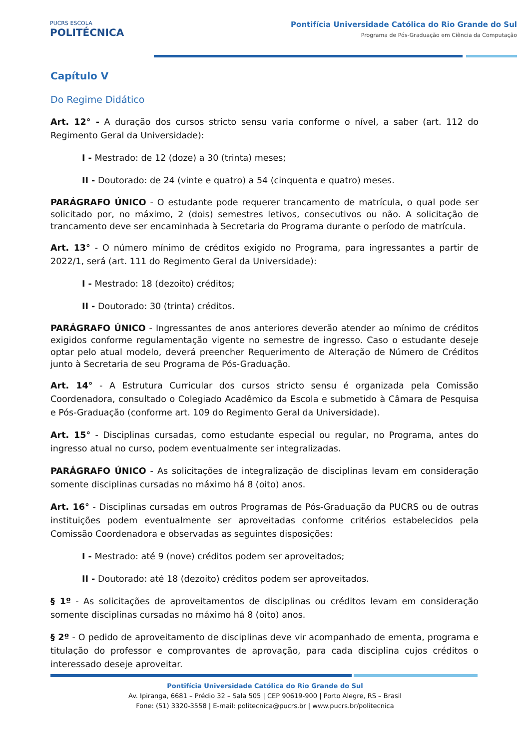PUCRS ESCOLA
POLITÉCNICA
Pontifícia Universidade Católica do Rio Grande do Sul
Programa de Pós-Graduação em Ciência da Computação
Capítulo V
Do Regime Didático
Art. 12° - A duração dos cursos stricto sensu varia conforme o nível, a saber (art. 112 do Regimento Geral da Universidade):
I - Mestrado: de 12 (doze) a 30 (trinta) meses;
II - Doutorado: de 24 (vinte e quatro) a 54 (cinquenta e quatro) meses.
PARÁGRAFO ÚNICO - O estudante pode requerer trancamento de matrícula, o qual pode ser solicitado por, no máximo, 2 (dois) semestres letivos, consecutivos ou não. A solicitação de trancamento deve ser encaminhada à Secretaria do Programa durante o período de matrícula.
Art. 13° - O número mínimo de créditos exigido no Programa, para ingressantes a partir de 2022/1, será (art. 111 do Regimento Geral da Universidade):
I - Mestrado: 18 (dezoito) créditos;
II - Doutorado: 30 (trinta) créditos.
PARÁGRAFO ÚNICO - Ingressantes de anos anteriores deverão atender ao mínimo de créditos exigidos conforme regulamentação vigente no semestre de ingresso. Caso o estudante deseje optar pelo atual modelo, deverá preencher Requerimento de Alteração de Número de Créditos junto à Secretaria de seu Programa de Pós-Graduação.
Art. 14° - A Estrutura Curricular dos cursos stricto sensu é organizada pela Comissão Coordenadora, consultado o Colegiado Acadêmico da Escola e submetido à Câmara de Pesquisa e Pós-Graduação (conforme art. 109 do Regimento Geral da Universidade).
Art. 15° - Disciplinas cursadas, como estudante especial ou regular, no Programa, antes do ingresso atual no curso, podem eventualmente ser integralizadas.
PARÁGRAFO ÚNICO - As solicitações de integralização de disciplinas levam em consideração somente disciplinas cursadas no máximo há 8 (oito) anos.
Art. 16° - Disciplinas cursadas em outros Programas de Pós-Graduação da PUCRS ou de outras instituições podem eventualmente ser aproveitadas conforme critérios estabelecidos pela Comissão Coordenadora e observadas as seguintes disposições:
I - Mestrado: até 9 (nove) créditos podem ser aproveitados;
II - Doutorado: até 18 (dezoito) créditos podem ser aproveitados.
§ 1º - As solicitações de aproveitamentos de disciplinas ou créditos levam em consideração somente disciplinas cursadas no máximo há 8 (oito) anos.
§ 2º - O pedido de aproveitamento de disciplinas deve vir acompanhado de ementa, programa e titulação do professor e comprovantes de aprovação, para cada disciplina cujos créditos o interessado deseje aproveitar.
Pontifícia Universidade Católica do Rio Grande do Sul
Av. Ipiranga, 6681 – Prédio 32 – Sala 505 | CEP 90619-900 | Porto Alegre, RS – Brasil
Fone: (51) 3320-3558 | E-mail: politecnica@pucrs.br | www.pucrs.br/politecnica